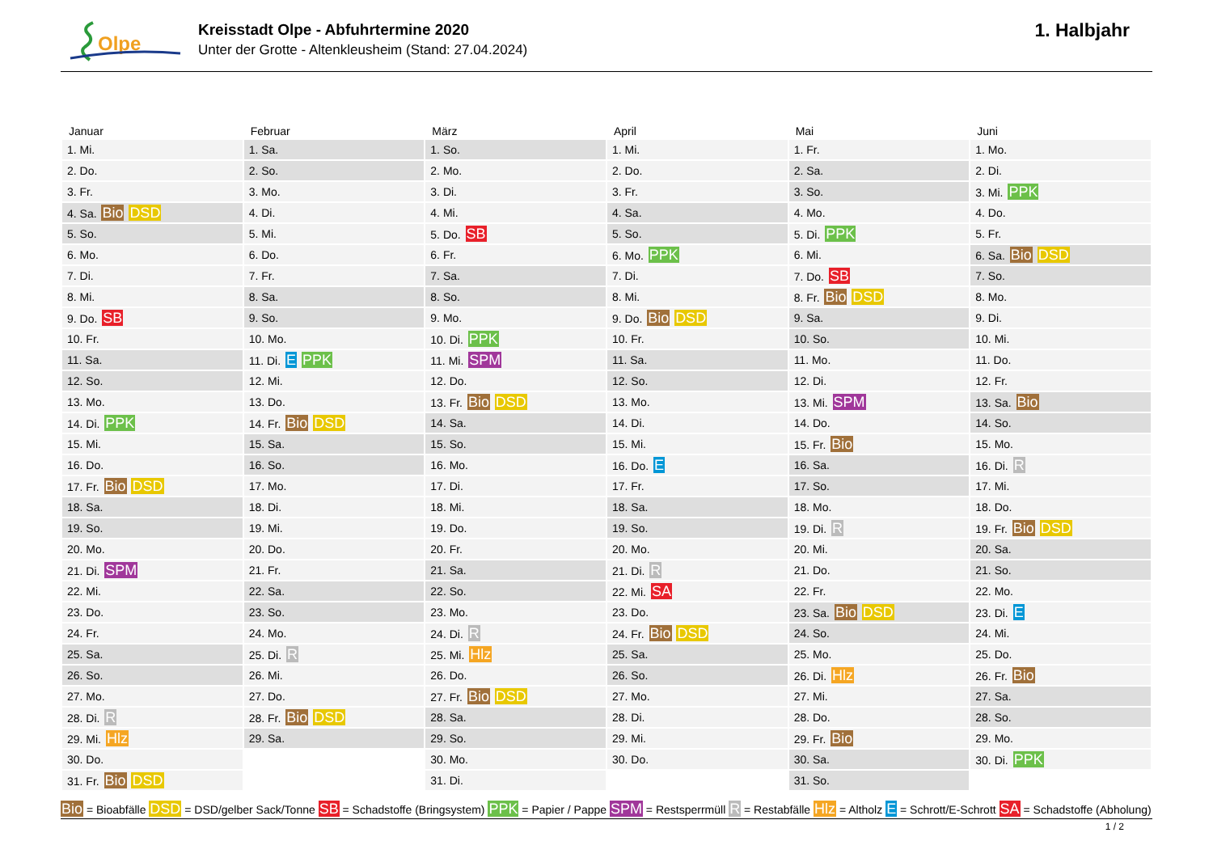Olpe
Kreisstadt Olpe - Abfuhrtermine 2020
Unter der Grotte - Altenkleusheim (Stand: 27.04.2024)
1. Halbjahr
| Januar | Februar | März | April | Mai | Juni |
| --- | --- | --- | --- | --- | --- |
| 1. Mi. | 1. Sa. | 1. So. | 1. Mi. | 1. Fr. | 1. Mo. |
| 2. Do. | 2. So. | 2. Mo. | 2. Do. | 2. Sa. | 2. Di. |
| 3. Fr. | 3. Mo. | 3. Di. | 3. Fr. | 3. So. | 3. Mi. PPK |
| 4. Sa. Bio DSD | 4. Di. | 4. Mi. | 4. Sa. | 4. Mo. | 4. Do. |
| 5. So. | 5. Mi. | 5. Do. SB | 5. So. | 5. Di. PPK | 5. Fr. |
| 6. Mo. | 6. Do. | 6. Fr. | 6. Mo. PPK | 6. Mi. | 6. Sa. Bio DSD |
| 7. Di. | 7. Fr. | 7. Sa. | 7. Di. | 7. Do. SB | 7. So. |
| 8. Mi. | 8. Sa. | 8. So. | 8. Mi. | 8. Fr. Bio DSD | 8. Mo. |
| 9. Do. SB | 9. So. | 9. Mo. | 9. Do. Bio DSD | 9. Sa. | 9. Di. |
| 10. Fr. | 10. Mo. | 10. Di. PPK | 10. Fr. | 10. So. | 10. Mi. |
| 11. Sa. | 11. Di. E PPK | 11. Mi. SPM | 11. Sa. | 11. Mo. | 11. Do. |
| 12. So. | 12. Mi. | 12. Do. | 12. So. | 12. Di. | 12. Fr. |
| 13. Mo. | 13. Do. | 13. Fr. Bio DSD | 13. Mo. | 13. Mi. SPM | 13. Sa. Bio |
| 14. Di. PPK | 14. Fr. Bio DSD | 14. Sa. | 14. Di. | 14. Do. | 14. So. |
| 15. Mi. | 15. Sa. | 15. So. | 15. Mi. | 15. Fr. Bio | 15. Mo. |
| 16. Do. | 16. So. | 16. Mo. | 16. Do. E | 16. Sa. | 16. Di. R |
| 17. Fr. Bio DSD | 17. Mo. | 17. Di. | 17. Fr. | 17. So. | 17. Mi. |
| 18. Sa. | 18. Di. | 18. Mi. | 18. Sa. | 18. Mo. | 18. Do. |
| 19. So. | 19. Mi. | 19. Do. | 19. So. | 19. Di. R | 19. Fr. Bio DSD |
| 20. Mo. | 20. Do. | 20. Fr. | 20. Mo. | 20. Mi. | 20. Sa. |
| 21. Di. SPM | 21. Fr. | 21. Sa. | 21. Di. R | 21. Do. | 21. So. |
| 22. Mi. | 22. Sa. | 22. So. | 22. Mi. SA | 22. Fr. | 22. Mo. |
| 23. Do. | 23. So. | 23. Mo. | 23. Do. | 23. Sa. Bio DSD | 23. Di. E |
| 24. Fr. | 24. Mo. | 24. Di. R | 24. Fr. Bio DSD | 24. So. | 24. Mi. |
| 25. Sa. | 25. Di. R | 25. Mi. Hlz | 25. Sa. | 25. Mo. | 25. Do. |
| 26. So. | 26. Mi. | 26. Do. | 26. So. | 26. Di. Hlz | 26. Fr. Bio |
| 27. Mo. | 27. Do. | 27. Fr. Bio DSD | 27. Mo. | 27. Mi. | 27. Sa. |
| 28. Di. R | 28. Fr. Bio DSD | 28. Sa. | 28. Di. | 28. Do. | 28. So. |
| 29. Mi. Hlz | 29. Sa. | 29. So. | 29. Mi. | 29. Fr. Bio | 29. Mo. |
| 30. Do. | | 30. Mo. | 30. Do. | 30. Sa. | 30. Di. PPK |
| 31. Fr. Bio DSD | | 31. Di. | | 31. So. | |
Bio = Bioabfälle DSD = DSD/gelber Sack/Tonne SB = Schadstoffe (Bringsystem) PPK = Papier / Pappe SPM = Restsperrmüll R = Restabfälle Hlz = Altholz E = Schrott/E-Schrott SA = Schadstoffe (Abholung)
1 / 2